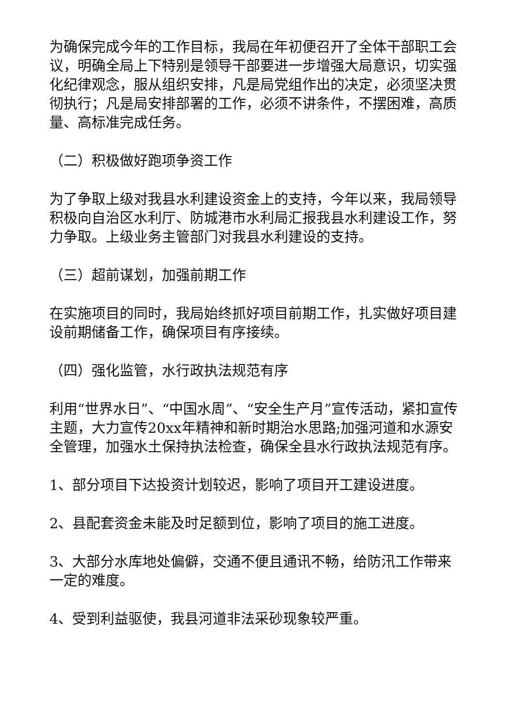为确保完成今年的工作目标，我局在年初便召开了全体干部职工会议，明确全局上下特别是领导干部要进一步增强大局意识，切实强化纪律观念，服从组织安排，凡是局党组作出的决定，必须坚决贯彻执行；凡是局安排部署的工作，必须不讲条件，不摆困难，高质量、高标准完成任务。
（二）积极做好跑项争资工作
为了争取上级对我县水利建设资金上的支持，今年以来，我局领导积极向自治区水利厅、防城港市水利局汇报我县水利建设工作，努力争取。上级业务主管部门对我县水利建设的支持。
（三）超前谋划，加强前期工作
在实施项目的同时，我局始终抓好项目前期工作，扎实做好项目建设前期储备工作，确保项目有序接续。
（四）强化监管，水行政执法规范有序
利用“世界水日”、“中国水周”、“安全生产月”宣传活动，紧扣宣传主题，大力宣传20xx年精神和新时期治水思路;加强河道和水源安全管理，加强水土保持执法检查，确保全县水行政执法规范有序。
1、部分项目下达投资计划较迟，影响了项目开工建设进度。
2、县配套资金未能及时足额到位，影响了项目的施工进度。
3、大部分水库地处偏僻，交通不便且通讯不畅，给防汛工作带来一定的难度。
4、受到利益驱使，我县河道非法采砂现象较严重。